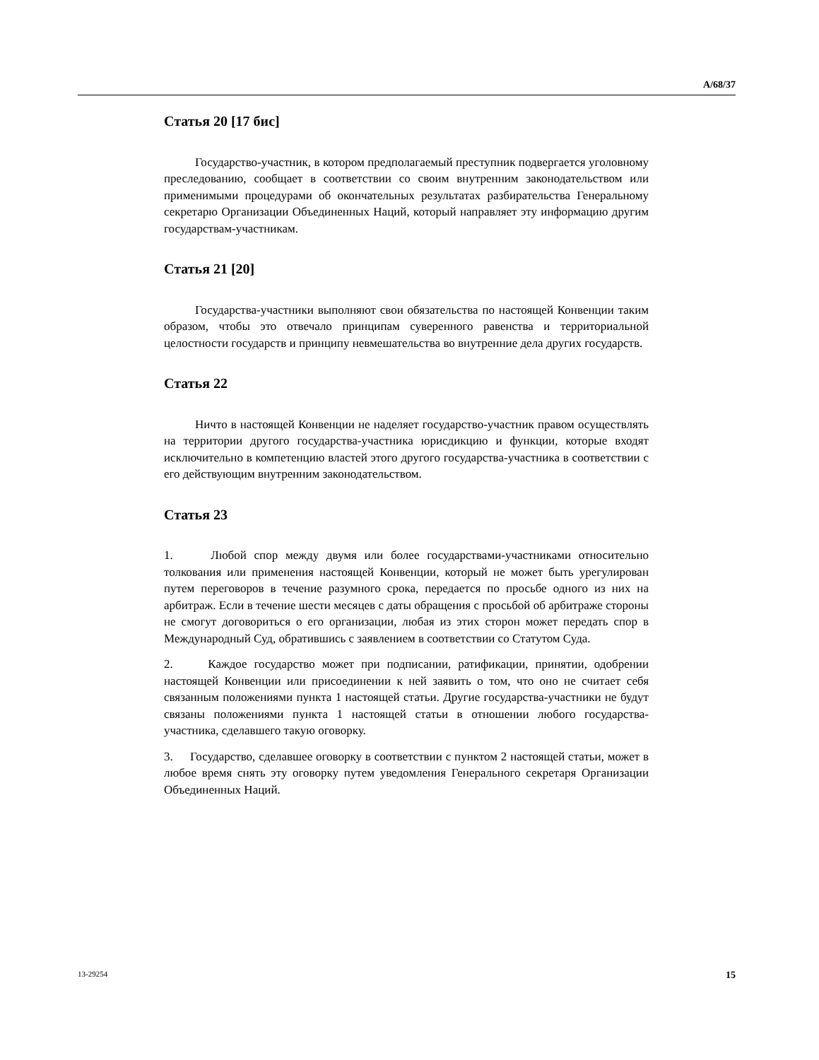A/68/37
Статья 20 [17 бис]
Государство-участник, в котором предполагаемый преступник подвергается уголовному преследованию, сообщает в соответствии со своим внутренним законодательством или применимыми процедурами об окончательных результатах разбирательства Генеральному секретарю Организации Объединенных Наций, который направляет эту информацию другим государствам-участникам.
Статья 21 [20]
Государства-участники выполняют свои обязательства по настоящей Конвенции таким образом, чтобы это отвечало принципам суверенного равенства и территориальной целостности государств и принципу невмешательства во внутренние дела других государств.
Статья 22
Ничто в настоящей Конвенции не наделяет государство-участник правом осуществлять на территории другого государства-участника юрисдикцию и функции, которые входят исключительно в компетенцию властей этого другого государства-участника в соответствии с его действующим внутренним законодательством.
Статья 23
1. Любой спор между двумя или более государствами-участниками относительно толкования или применения настоящей Конвенции, который не может быть урегулирован путем переговоров в течение разумного срока, передается по просьбе одного из них на арбитраж. Если в течение шести месяцев с даты обращения с просьбой об арбитраже стороны не смогут договориться о его организации, любая из этих сторон может передать спор в Международный Суд, обратившись с заявлением в соответствии со Статутом Суда.
2. Каждое государство может при подписании, ратификации, принятии, одобрении настоящей Конвенции или присоединении к ней заявить о том, что оно не считает себя связанным положениями пункта 1 настоящей статьи. Другие государства-участники не будут связаны положениями пункта 1 настоящей статьи в отношении любого государства-участника, сделавшего такую оговорку.
3. Государство, сделавшее оговорку в соответствии с пунктом 2 настоящей статьи, может в любое время снять эту оговорку путем уведомления Генерального секретаря Организации Объединенных Наций.
13-29254 15